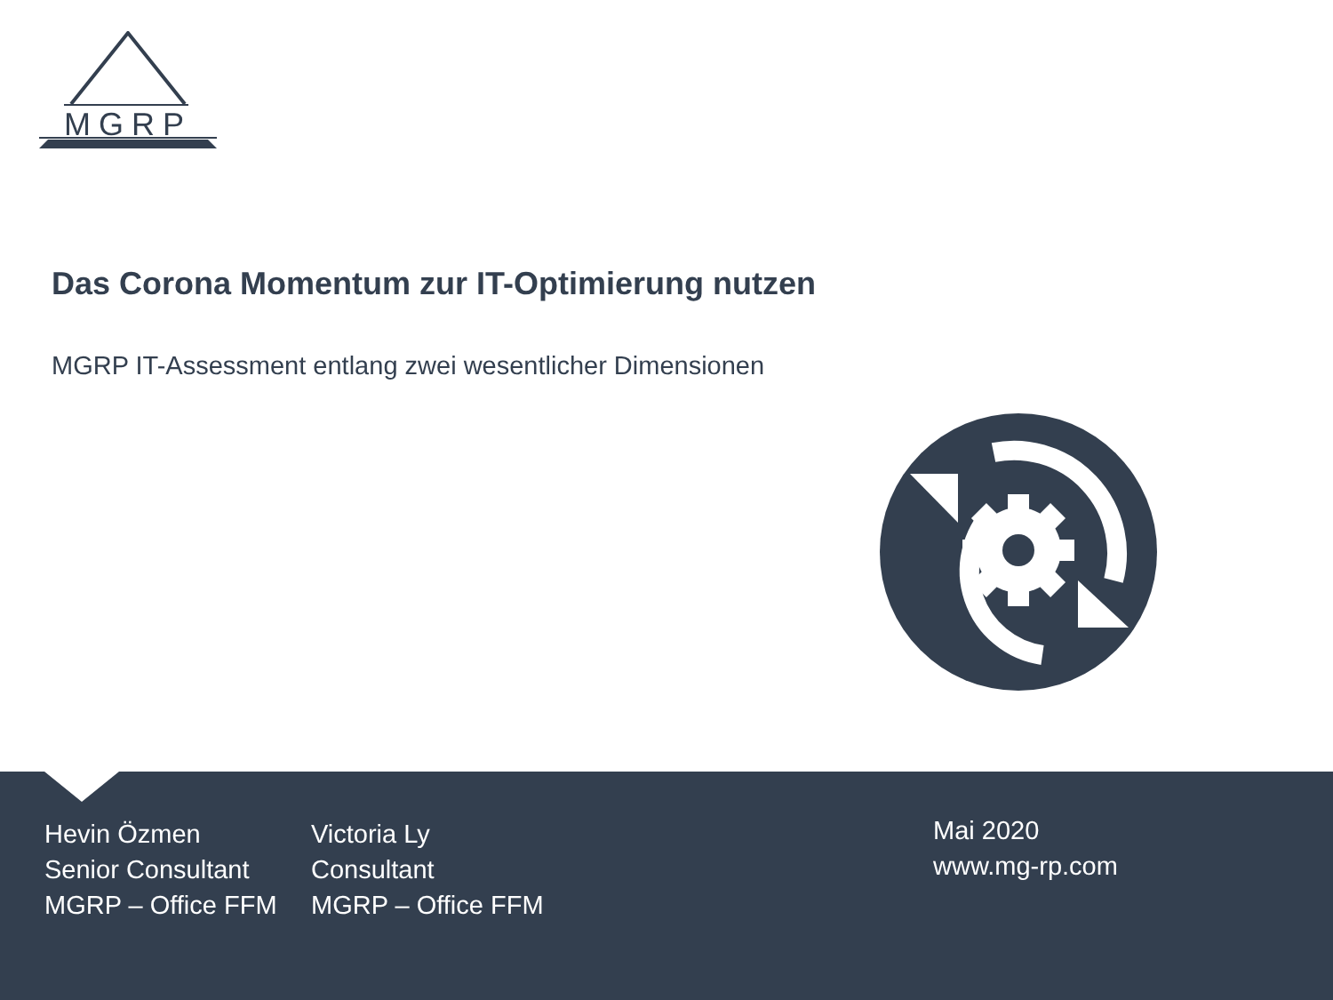MGRP
Das Corona Momentum zur IT-Optimierung nutzen
MGRP IT-Assessment entlang zwei wesentlicher Dimensionen
Hevin Özmen
Senior Consultant
MGRP – Office FFM
Victoria Ly
Consultant
MGRP – Office FFM
Mai 2020
www.mg-rp.com